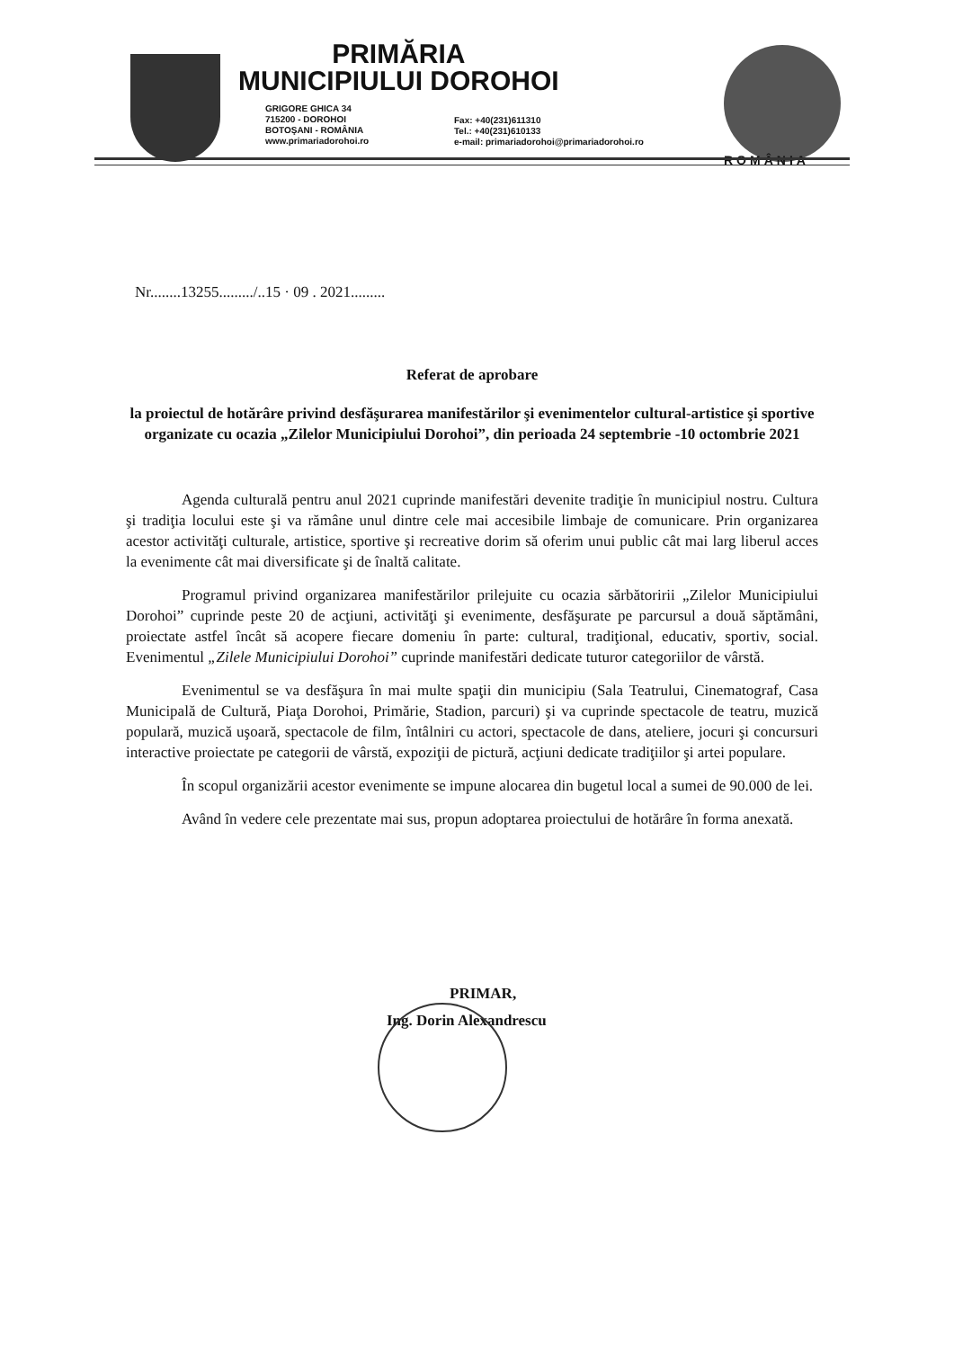PRIMĂRIA
MUNICIPIULUI DOROHOI
GRIGORE GHICA 34
715200 - DOROHOI
BOTOŞANI - ROMÂNIA
www.primariadorohoi.ro
Fax: +40(231)611310
Tel.: +40(231)610133
e-mail: primariadorohoi@primariadorohoi.ro
ROMÂNIA
Nr........13255........./..15 · 09 . 2021.........
Referat de aprobare
la proiectul de hotărâre privind desfăşurarea manifestărilor şi evenimentelor cultural-artistice şi sportive organizate cu ocazia „Zilelor Municipiului Dorohoi”, din perioada 24 septembrie -10 octombrie 2021
Agenda culturală pentru anul 2021 cuprinde manifestări devenite tradiţie în municipiul nostru. Cultura şi tradiţia locului este şi va rămâne unul dintre cele mai accesibile limbaje de comunicare. Prin organizarea acestor activităţi culturale, artistice, sportive şi recreative dorim să oferim unui public cât mai larg liberul acces la evenimente cât mai diversificate şi de înaltă calitate.
Programul privind organizarea manifestărilor prilejuite cu ocazia sărbătoririi „Zilelor Municipiului Dorohoi” cuprinde peste 20 de acţiuni, activităţi şi evenimente, desfăşurate pe parcursul a două săptămâni, proiectate astfel încât să acopere fiecare domeniu în parte: cultural, tradiţional, educativ, sportiv, social. Evenimentul „Zilele Municipiului Dorohoi” cuprinde manifestări dedicate tuturor categoriilor de vârstă.
Evenimentul se va desfăşura în mai multe spaţii din municipiu (Sala Teatrului, Cinematograf, Casa Municipală de Cultură, Piaţa Dorohoi, Primărie, Stadion, parcuri) şi va cuprinde spectacole de teatru, muzică populară, muzică uşoară, spectacole de film, întâlniri cu actori, spectacole de dans, ateliere, jocuri şi concursuri interactive proiectate pe categorii de vârstă, expoziţii de pictură, acţiuni dedicate tradiţiilor şi artei populare.
În scopul organizării acestor evenimente se impune alocarea din bugetul local a sumei de 90.000 de lei.
Având în vedere cele prezentate mai sus, propun adoptarea proiectului de hotărâre în forma anexată.
PRIMAR,
Ing. Dorin Alexandrescu